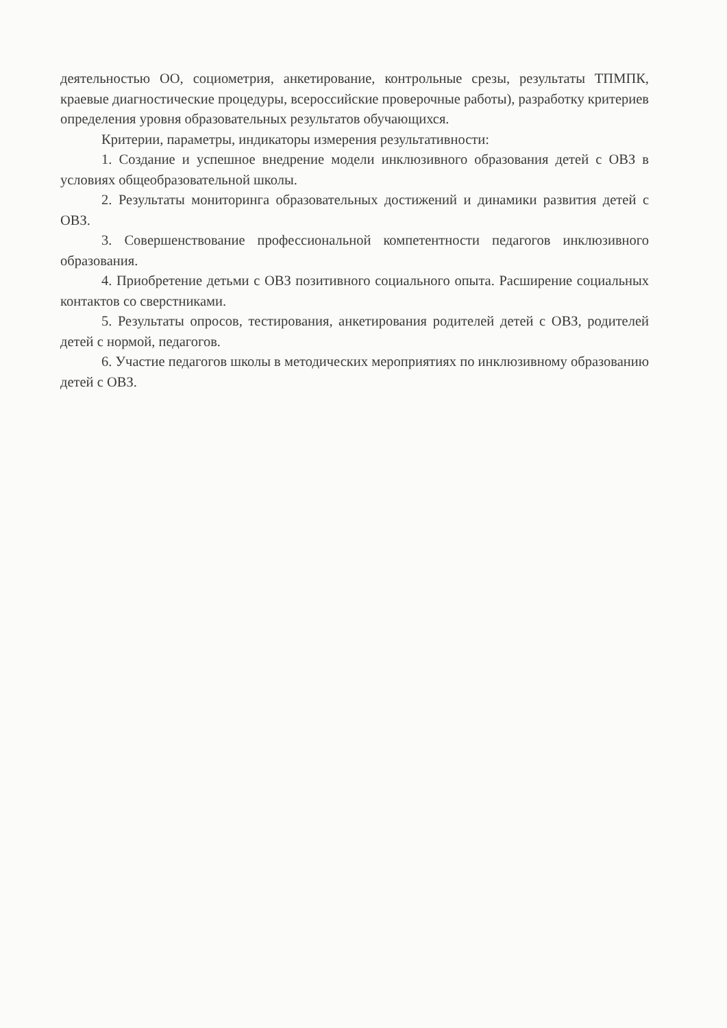деятельностью ОО, социометрия, анкетирование, контрольные срезы, результаты ТПМПК, краевые диагностические процедуры, всероссийские проверочные работы), разработку критериев определения уровня образовательных результатов обучающихся.
Критерии, параметры, индикаторы измерения результативности:
1. Создание и успешное внедрение модели инклюзивного образования детей с ОВЗ в условиях общеобразовательной школы.
2. Результаты мониторинга образовательных достижений и динамики развития детей с ОВЗ.
3. Совершенствование профессиональной компетентности педагогов инклюзивного образования.
4. Приобретение детьми с ОВЗ позитивного социального опыта. Расширение социальных контактов со сверстниками.
5. Результаты опросов, тестирования, анкетирования родителей детей с ОВЗ, родителей детей с нормой, педагогов.
6. Участие педагогов школы в методических мероприятиях по инклюзивному образованию детей с ОВЗ.